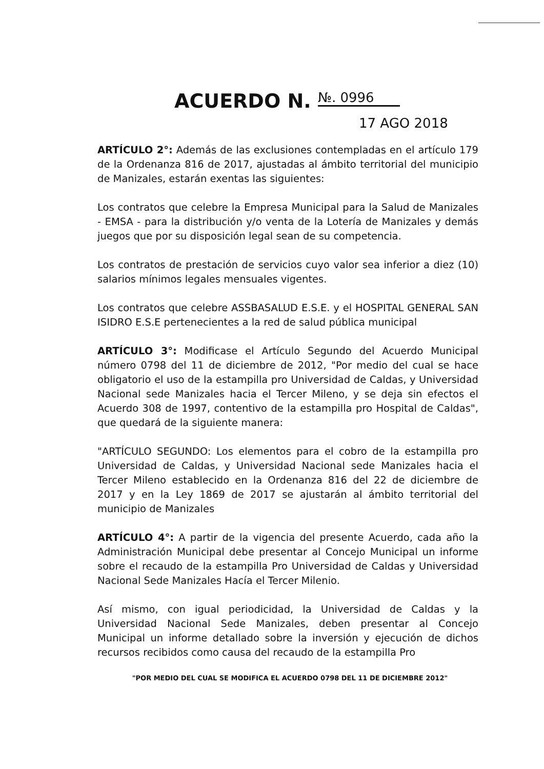ACUERDO N. №. 0996
17 AGO 2018
ARTÍCULO 2°: Además de las exclusiones contempladas en el artículo 179 de la Ordenanza 816 de 2017, ajustadas al ámbito territorial del municipio de Manizales, estarán exentas las siguientes:
Los contratos que celebre la Empresa Municipal para la Salud de Manizales - EMSA - para la distribución y/o venta de la Lotería de Manizales y demás juegos que por su disposición legal sean de su competencia.
Los contratos de prestación de servicios cuyo valor sea inferior a diez (10) salarios mínimos legales mensuales vigentes.
Los contratos que celebre ASSBASALUD E.S.E. y el HOSPITAL GENERAL SAN ISIDRO E.S.E pertenecientes a la red de salud pública municipal
ARTÍCULO 3°: Modificase el Artículo Segundo del Acuerdo Municipal número 0798 del 11 de diciembre de 2012, "Por medio del cual se hace obligatorio el uso de la estampilla pro Universidad de Caldas, y Universidad Nacional sede Manizales hacia el Tercer Mileno, y se deja sin efectos el Acuerdo 308 de 1997, contentivo de la estampilla pro Hospital de Caldas", que quedará de la siguiente manera:
"ARTÍCULO SEGUNDO: Los elementos para el cobro de la estampilla pro Universidad de Caldas, y Universidad Nacional sede Manizales hacia el Tercer Mileno establecido en la Ordenanza 816 del 22 de diciembre de 2017 y en la Ley 1869 de 2017 se ajustarán al ámbito territorial del municipio de Manizales
ARTÍCULO 4°: A partir de la vigencia del presente Acuerdo, cada año la Administración Municipal debe presentar al Concejo Municipal un informe sobre el recaudo de la estampilla Pro Universidad de Caldas y Universidad Nacional Sede Manizales Hacía el Tercer Milenio.
Así mismo, con igual periodicidad, la Universidad de Caldas y la Universidad Nacional Sede Manizales, deben presentar al Concejo Municipal un informe detallado sobre la inversión y ejecución de dichos recursos recibidos como causa del recaudo de la estampilla Pro
"POR MEDIO DEL CUAL SE MODIFICA EL ACUERDO 0798 DEL 11 DE DICIEMBRE 2012"